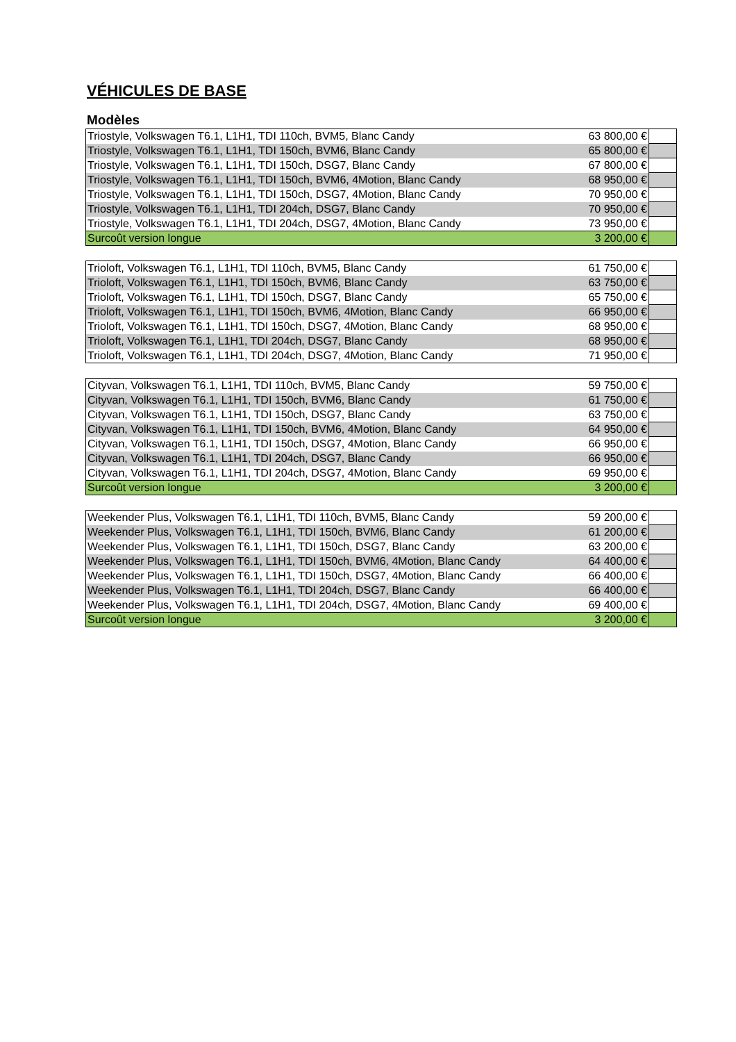VÉHICULES DE BASE
Modèles
| Triostyle, Volkswagen T6.1, L1H1, TDI 110ch, BVM5, Blanc Candy | 63 800,00 € | |
| Triostyle, Volkswagen T6.1, L1H1, TDI 150ch, BVM6, Blanc Candy | 65 800,00 € | |
| Triostyle, Volkswagen T6.1, L1H1, TDI 150ch, DSG7, Blanc Candy | 67 800,00 € | |
| Triostyle, Volkswagen T6.1, L1H1, TDI 150ch, BVM6, 4Motion, Blanc Candy | 68 950,00 € | |
| Triostyle, Volkswagen T6.1, L1H1, TDI 150ch, DSG7, 4Motion, Blanc Candy | 70 950,00 € | |
| Triostyle, Volkswagen T6.1, L1H1, TDI 204ch, DSG7, Blanc Candy | 70 950,00 € | |
| Triostyle, Volkswagen T6.1, L1H1, TDI 204ch, DSG7, 4Motion, Blanc Candy | 73 950,00 € | |
| Surcoût version longue | 3 200,00 € | |
| Trioloft, Volkswagen T6.1, L1H1, TDI 110ch, BVM5, Blanc Candy | 61 750,00 € | |
| Trioloft, Volkswagen T6.1, L1H1, TDI 150ch, BVM6, Blanc Candy | 63 750,00 € | |
| Trioloft, Volkswagen T6.1, L1H1, TDI 150ch, DSG7, Blanc Candy | 65 750,00 € | |
| Trioloft, Volkswagen T6.1, L1H1, TDI 150ch, BVM6, 4Motion, Blanc Candy | 66 950,00 € | |
| Trioloft, Volkswagen T6.1, L1H1, TDI 150ch, DSG7, 4Motion, Blanc Candy | 68 950,00 € | |
| Trioloft, Volkswagen T6.1, L1H1, TDI 204ch, DSG7, Blanc Candy | 68 950,00 € | |
| Trioloft, Volkswagen T6.1, L1H1, TDI 204ch, DSG7, 4Motion, Blanc Candy | 71 950,00 € | |
| Cityvan, Volkswagen T6.1, L1H1, TDI 110ch, BVM5, Blanc Candy | 59 750,00 € | |
| Cityvan, Volkswagen T6.1, L1H1, TDI 150ch, BVM6, Blanc Candy | 61 750,00 € | |
| Cityvan, Volkswagen T6.1, L1H1, TDI 150ch, DSG7, Blanc Candy | 63 750,00 € | |
| Cityvan, Volkswagen T6.1, L1H1, TDI 150ch, BVM6, 4Motion, Blanc Candy | 64 950,00 € | |
| Cityvan, Volkswagen T6.1, L1H1, TDI 150ch, DSG7, 4Motion, Blanc Candy | 66 950,00 € | |
| Cityvan, Volkswagen T6.1, L1H1, TDI 204ch, DSG7, Blanc Candy | 66 950,00 € | |
| Cityvan, Volkswagen T6.1, L1H1, TDI 204ch, DSG7, 4Motion, Blanc Candy | 69 950,00 € | |
| Surcoût version longue | 3 200,00 € | |
| Weekender Plus, Volkswagen T6.1, L1H1, TDI 110ch, BVM5, Blanc Candy | 59 200,00 € | |
| Weekender Plus, Volkswagen T6.1, L1H1, TDI 150ch, BVM6, Blanc Candy | 61 200,00 € | |
| Weekender Plus, Volkswagen T6.1, L1H1, TDI 150ch, DSG7, Blanc Candy | 63 200,00 € | |
| Weekender Plus, Volkswagen T6.1, L1H1, TDI 150ch, BVM6, 4Motion, Blanc Candy | 64 400,00 € | |
| Weekender Plus, Volkswagen T6.1, L1H1, TDI 150ch, DSG7, 4Motion, Blanc Candy | 66 400,00 € | |
| Weekender Plus, Volkswagen T6.1, L1H1, TDI 204ch, DSG7, Blanc Candy | 66 400,00 € | |
| Weekender Plus, Volkswagen T6.1, L1H1, TDI 204ch, DSG7, 4Motion, Blanc Candy | 69 400,00 € | |
| Surcoût version longue | 3 200,00 € | |